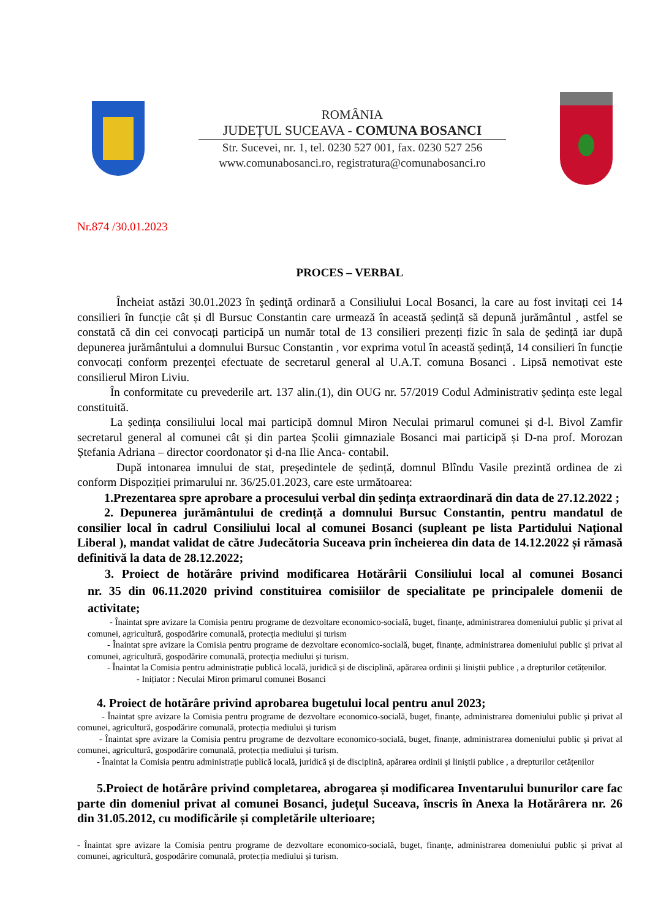ROMÂNIA
JUDEȚUL SUCEAVA - COMUNA BOSANCI
Str. Sucevei, nr. 1, tel. 0230 527 001, fax. 0230 527 256
www.comunabosanci.ro, registratura@comunabosanci.ro
Nr.874 /30.01.2023
PROCES – VERBAL
Încheiat astăzi 30.01.2023 în şedinţă ordinară a Consiliului Local Bosanci, la care au fost invitați cei 14 consilieri în funcție cât și dl Bursuc Constantin care urmează în această ședință să depună jurământul , astfel se constată că din cei convocați participă un număr total de 13 consilieri prezenți fizic în sala de ședință iar după depunerea jurământului a domnului Bursuc Constantin , vor exprima votul în această ședință, 14 consilieri în funcție convocați conform prezenței efectuate de secretarul general al U.A.T. comuna Bosanci . Lipsă nemotivat este consilierul Miron Liviu.
În conformitate cu prevederile art. 137 alin.(1), din OUG nr. 57/2019 Codul Administrativ ședința este legal constituită.
La ședința consiliului local mai participă domnul Miron Neculai primarul comunei și d-l. Bivol Zamfir secretarul general al comunei cât și din partea Școlii gimnaziale Bosanci mai participă și D-na prof. Morozan Ștefania Adriana – director coordonator și d-na Ilie Anca- contabil.
După intonarea imnului de stat, președintele de ședință, domnul Blîndu Vasile prezintă ordinea de zi conform Dispoziției primarului nr. 36/25.01.2023, care este următoarea:
1.Prezentarea spre aprobare a procesului verbal din ședința extraordinară din data de 27.12.2022 ;
2. Depunerea jurământului de credință a domnului Bursuc Constantin, pentru mandatul de consilier local în cadrul Consiliului local al comunei Bosanci (supleant pe lista Partidului Național Liberal ), mandat validat de către Judecătoria Suceava prin încheierea din data de 14.12.2022 și rămasă definitivă la data de 28.12.2022;
3. Proiect de hotărâre privind modificarea Hotărârii Consiliului local al comunei Bosanci nr. 35 din 06.11.2020 privind constituirea comisiilor de specialitate pe principalele domenii de activitate;
- Înaintat spre avizare la Comisia pentru programe de dezvoltare economico-socială, buget, finanțe, administrarea domeniului public și privat al comunei, agricultură, gospodărire comunală, protecția mediului și turism
- Înaintat spre avizare la Comisia pentru programe de dezvoltare economico-socială, buget, finanțe, administrarea domeniului public și privat al comunei, agricultură, gospodărire comunală, protecția mediului și turism.
- Înaintat la Comisia pentru administrație publică locală, juridică și de disciplină, apărarea ordinii și liniștii publice , a drepturilor cetățenilor.
- Inițiator : Neculai Miron primarul comunei Bosanci
4. Proiect de hotărâre privind aprobarea bugetului local pentru anul 2023;
- Înaintat spre avizare la Comisia pentru programe de dezvoltare economico-socială, buget, finanțe, administrarea domeniului public și privat al comunei, agricultură, gospodărire comunală, protecția mediului și turism
- Înaintat spre avizare la Comisia pentru programe de dezvoltare economico-socială, buget, finanțe, administrarea domeniului public și privat al comunei, agricultură, gospodărire comunală, protecția mediului și turism.
- Înaintat la Comisia pentru administrație publică locală, juridică și de disciplină, apărarea ordinii și liniștii publice , a drepturilor cetățenilor
5.Proiect de hotărâre privind completarea, abrogarea și modificarea Inventarului bunurilor care fac parte din domeniul privat al comunei Bosanci, județul Suceava, înscris în Anexa la Hotărârera nr. 26 din 31.05.2012, cu modificările și completările ulterioare;
- Înaintat spre avizare la Comisia pentru programe de dezvoltare economico-socială, buget, finanțe, administrarea domeniului public și privat al comunei, agricultură, gospodărire comunală, protecția mediului și turism.